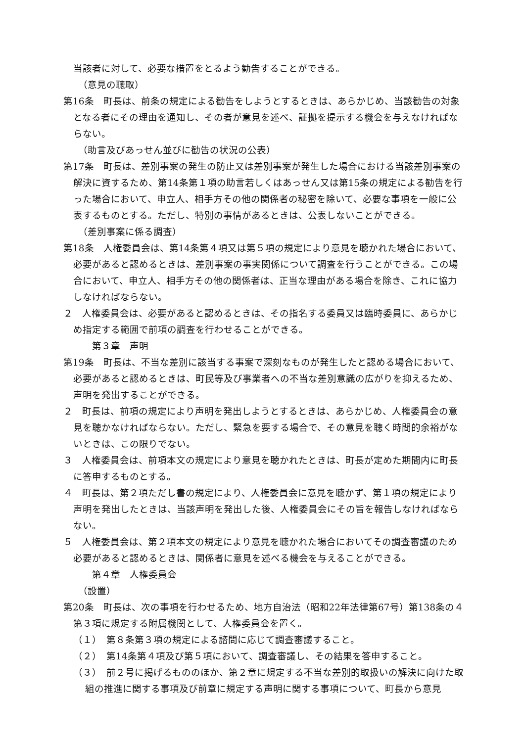当該者に対して、必要な措置をとるよう勧告することができる。
（意見の聴取）
第16条　町長は、前条の規定による勧告をしようとするときは、あらかじめ、当該勧告の対象となる者にその理由を通知し、その者が意見を述べ、証拠を提示する機会を与えなければならない。
（助言及びあっせん並びに勧告の状況の公表）
第17条　町長は、差別事案の発生の防止又は差別事案が発生した場合における当該差別事案の解決に資するため、第14条第１項の助言若しくはあっせん又は第15条の規定による勧告を行った場合において、申立人、相手方その他の関係者の秘密を除いて、必要な事項を一般に公表するものとする。ただし、特別の事情があるときは、公表しないことができる。
（差別事案に係る調査）
第18条　人権委員会は、第14条第４項又は第５項の規定により意見を聴かれた場合において、必要があると認めるときは、差別事案の事実関係について調査を行うことができる。この場合において、申立人、相手方その他の関係者は、正当な理由がある場合を除き、これに協力しなければならない。
２　人権委員会は、必要があると認めるときは、その指名する委員又は臨時委員に、あらかじめ指定する範囲で前項の調査を行わせることができる。
第３章　声明
第19条　町長は、不当な差別に該当する事案で深刻なものが発生したと認める場合において、必要があると認めるときは、町民等及び事業者への不当な差別意識の広がりを抑えるため、声明を発出することができる。
２　町長は、前項の規定により声明を発出しようとするときは、あらかじめ、人権委員会の意見を聴かなければならない。ただし、緊急を要する場合で、その意見を聴く時間的余裕がないときは、この限りでない。
３　人権委員会は、前項本文の規定により意見を聴かれたときは、町長が定めた期間内に町長に答申するものとする。
４　町長は、第２項ただし書の規定により、人権委員会に意見を聴かず、第１項の規定により声明を発出したときは、当該声明を発出した後、人権委員会にその旨を報告しなければならない。
５　人権委員会は、第２項本文の規定により意見を聴かれた場合においてその調査審議のため必要があると認めるときは、関係者に意見を述べる機会を与えることができる。
第４章　人権委員会
（設置）
第20条　町長は、次の事項を行わせるため、地方自治法（昭和22年法律第67号）第138条の４第３項に規定する附属機関として、人権委員会を置く。
（１）　第８条第３項の規定による諮問に応じて調査審議すること。
（２）　第14条第４項及び第５項において、調査審議し、その結果を答申すること。
（３）　前２号に掲げるもののほか、第２章に規定する不当な差別的取扱いの解決に向けた取組の推進に関する事項及び前章に規定する声明に関する事項について、町長から意見